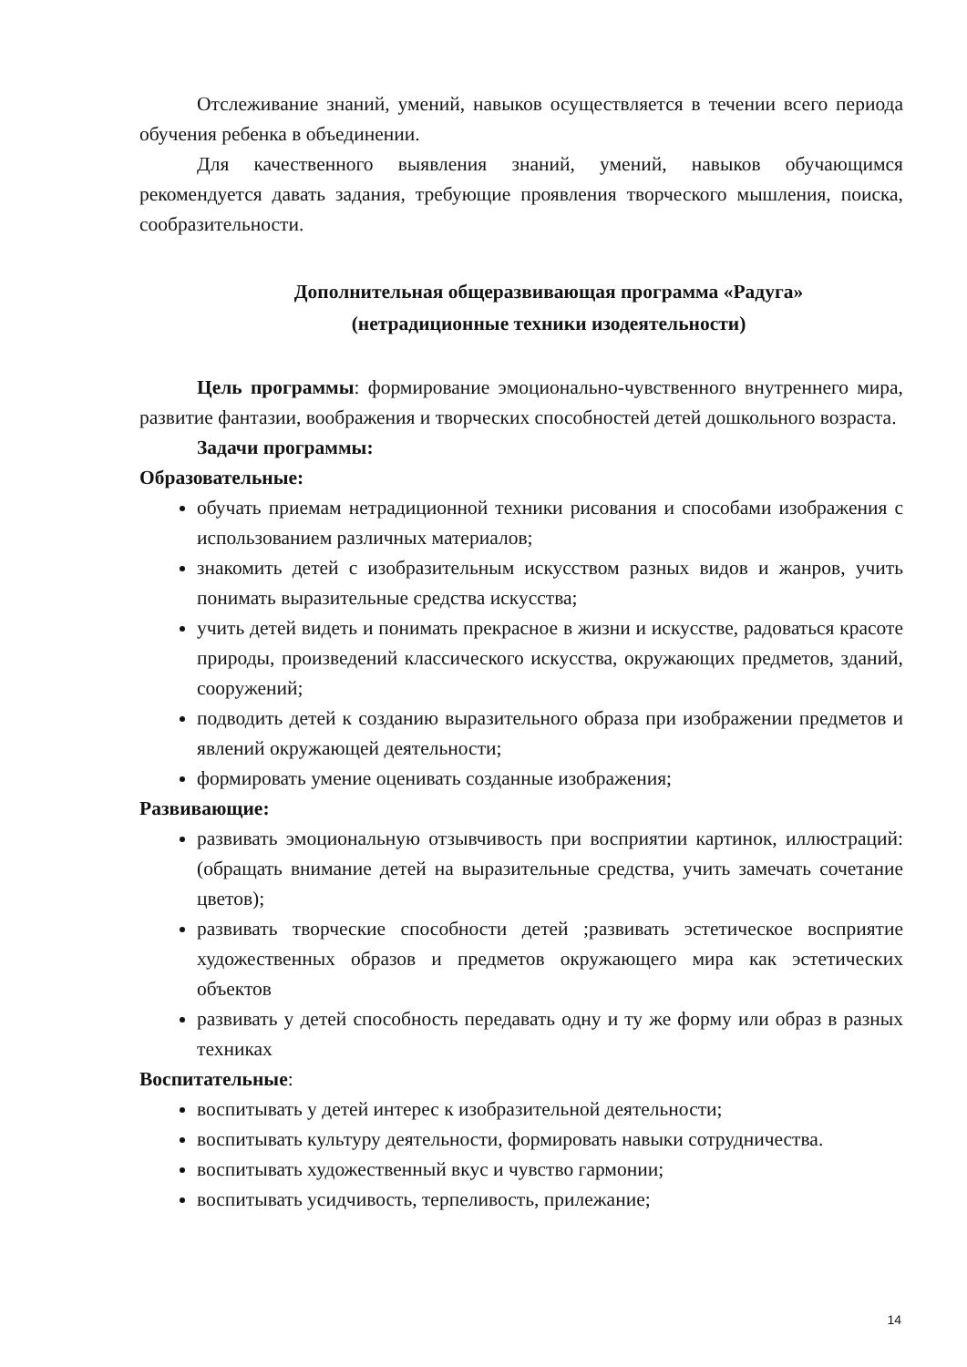Отслеживание знаний, умений, навыков осуществляется в течении всего периода обучения ребенка в объединении.
Для качественного выявления знаний, умений, навыков обучающимся рекомендуется давать задания, требующие проявления творческого мышления, поиска, сообразительности.
Дополнительная общеразвивающая программа «Радуга»
(нетрадиционные техники изодеятельности)
Цель программы: формирование эмоционально-чувственного внутреннего мира, развитие фантазии, воображения и творческих способностей детей дошкольного возраста.
Задачи программы:
Образовательные:
обучать приемам нетрадиционной техники рисования и способами изображения с использованием различных материалов;
знакомить детей с изобразительным искусством разных видов и жанров, учить понимать выразительные средства искусства;
учить детей видеть и понимать прекрасное в жизни и искусстве, радоваться красоте природы, произведений классического искусства, окружающих предметов, зданий, сооружений;
подводить детей к созданию выразительного образа при изображении предметов и явлений окружающей деятельности;
формировать умение оценивать созданные изображения;
Развивающие:
развивать эмоциональную отзывчивость при восприятии картинок, иллюстраций: (обращать внимание детей на выразительные средства, учить замечать сочетание цветов);
развивать творческие способности детей ;развивать эстетическое восприятие художественных образов и предметов окружающего мира как эстетических объектов
развивать у детей способность передавать одну и ту же форму или образ в разных техниках
Воспитательные:
воспитывать у детей интерес к изобразительной деятельности;
воспитывать культуру деятельности, формировать навыки сотрудничества.
воспитывать художественный вкус и чувство гармонии;
воспитывать усидчивость, терпеливость, прилежание;
14